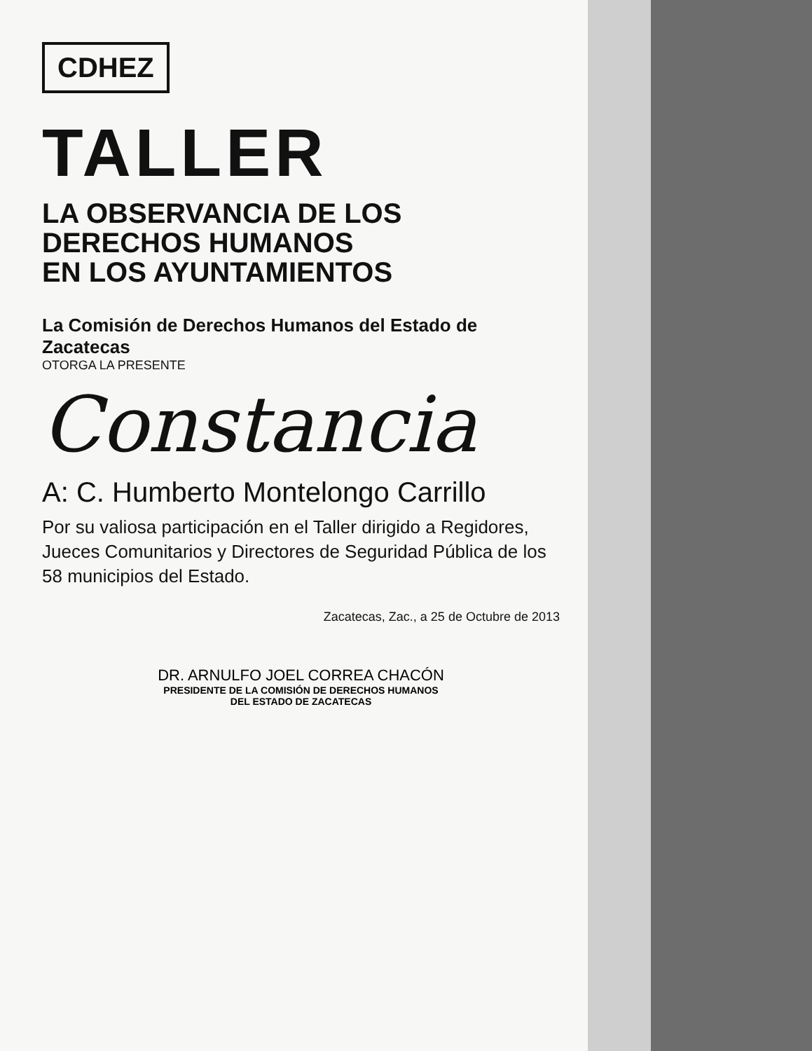CDHEZ
TALLER
LA OBSERVANCIA DE LOS
DERECHOS HUMANOS
EN LOS AYUNTAMIENTOS
La Comisión de Derechos Humanos del Estado de Zacatecas
OTORGA LA PRESENTE
Constancia
A: C. Humberto Montelongo Carrillo
Por su valiosa participación en el Taller dirigido a Regidores, Jueces Comunitarios y Directores de Seguridad Pública de los 58 municipios del Estado.
Zacatecas, Zac., a 25 de Octubre de 2013
DR. ARNULFO JOEL CORREA CHACÓN
PRESIDENTE DE LA COMISIÓN DE DERECHOS HUMANOS
DEL ESTADO DE ZACATECAS